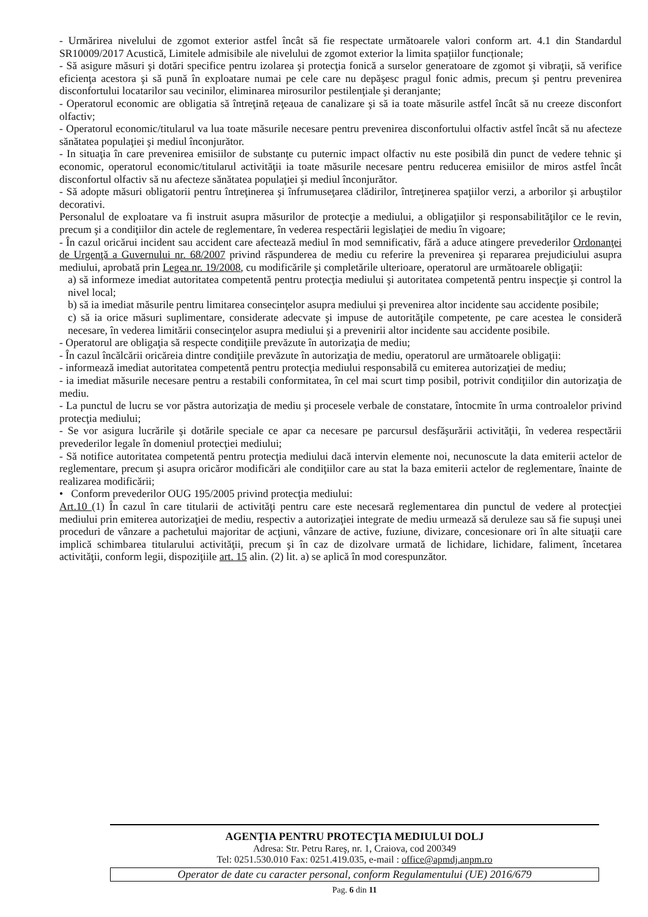- Urmărirea nivelului de zgomot exterior astfel încât să fie respectate următoarele valori conform art. 4.1 din Standardul SR10009/2017 Acustică, Limitele admisibile ale nivelului de zgomot exterior la limita spațiilor funcționale;
- Să asigure măsuri şi dotări specifice pentru izolarea şi protecţia fonică a surselor generatoare de zgomot şi vibraţii, să verifice eficienţa acestora şi să pună în exploatare numai pe cele care nu depăşesc pragul fonic admis, precum şi pentru prevenirea disconfortului locatarilor sau vecinilor, eliminarea mirosurilor pestilenţiale şi deranjante;
- Operatorul economic are obligatia să întreţină reţeaua de canalizare şi să ia toate măsurile astfel încât să nu creeze disconfort olfactiv;
- Operatorul economic/titularul va lua toate măsurile necesare pentru prevenirea disconfortului olfactiv astfel încât să nu afecteze sănătatea populaţiei şi mediul înconjurător.
- In situaţia în care prevenirea emisiilor de substanţe cu puternic impact olfactiv nu este posibilă din punct de vedere tehnic şi economic, operatorul economic/titularul activităţii ia toate măsurile necesare pentru reducerea emisiilor de miros astfel încât disconfortul olfactiv să nu afecteze sănătatea populaţiei şi mediul înconjurător.
- Să adopte măsuri obligatorii pentru întreţinerea şi înfrumuseţarea clădirilor, întreţinerea spaţiilor verzi, a arborilor şi arbuştilor decorativi.
Personalul de exploatare va fi instruit asupra măsurilor de protecţie a mediului, a obligaţiilor şi responsabilităţilor ce le revin, precum şi a condiţiilor din actele de reglementare, în vederea respectării legislaţiei de mediu în vigoare;
- În cazul oricărui incident sau accident care afectează mediul în mod semnificativ, fără a aduce atingere prevederilor Ordonanţei de Urgenţă a Guvernului nr. 68/2007 privind răspunderea de mediu cu referire la prevenirea şi repararea prejudiciului asupra mediului, aprobată prin Legea nr. 19/2008, cu modificările şi completările ulterioare, operatorul are următoarele obligaţii:
a) să informeze imediat autoritatea competentă pentru protecţia mediului şi autoritatea competentă pentru inspecţie şi control la nivel local;
b) să ia imediat măsurile pentru limitarea consecinţelor asupra mediului şi prevenirea altor incidente sau accidente posibile;
c) să ia orice măsuri suplimentare, considerate adecvate şi impuse de autorităţile competente, pe care acestea le consideră necesare, în vederea limitării consecinţelor asupra mediului şi a prevenirii altor incidente sau accidente posibile.
- Operatorul are obligaţia să respecte condiţiile prevăzute în autorizaţia de mediu;
- În cazul încălcării oricăreia dintre condiţiile prevăzute în autorizaţia de mediu, operatorul are următoarele obligaţii:
- informează imediat autoritatea competentă pentru protecţia mediului responsabilă cu emiterea autorizaţiei de mediu;
- ia imediat măsurile necesare pentru a restabili conformitatea, în cel mai scurt timp posibil, potrivit condiţiilor din autorizaţia de mediu.
- La punctul de lucru se vor păstra autorizaţia de mediu şi procesele verbale de constatare, întocmite în urma controalelor privind protecţia mediului;
- Se vor asigura lucrările şi dotările speciale ce apar ca necesare pe parcursul desfăşurării activităţii, în vederea respectării prevederilor legale în domeniul protecţiei mediului;
- Să notifice autoritatea competentă pentru protecţia mediului dacă intervin elemente noi, necunoscute la data emiterii actelor de reglementare, precum şi asupra oricăror modificări ale condiţiilor care au stat la baza emiterii actelor de reglementare, înainte de realizarea modificării;
• Conform prevederilor OUG 195/2005 privind protecţia mediului:
Art.10 (1) În cazul în care titularii de activităţi pentru care este necesară reglementarea din punctul de vedere al protecţiei mediului prin emiterea autorizaţiei de mediu, respectiv a autorizaţiei integrate de mediu urmează să deruleze sau să fie supuşi unei proceduri de vânzare a pachetului majoritar de acţiuni, vânzare de active, fuziune, divizare, concesionare ori în alte situaţii care implică schimbarea titularului activităţii, precum şi în caz de dizolvare urmată de lichidare, lichidare, faliment, încetarea activităţii, conform legii, dispoziţiile art. 15 alin. (2) lit. a) se aplică în mod corespunzător.
AGENŢIA PENTRU PROTECŢIA MEDIULUI DOLJ
Adresa: Str. Petru Rareş, nr. 1, Craiova, cod 200349
Tel: 0251.530.010 Fax: 0251.419.035, e-mail : office@apmdj.anpm.ro
Operator de date cu caracter personal, conform Regulamentului (UE) 2016/679
Pag. 6 din 11